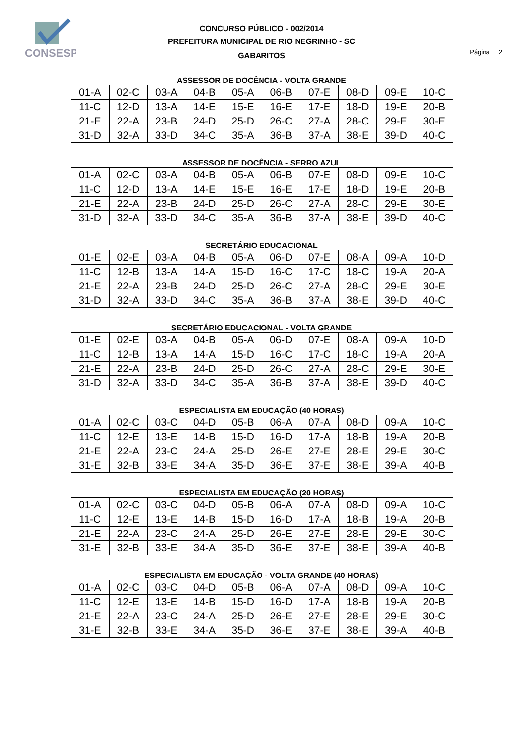CONSESP
CONCURSO PÚBLICO - 002/2014
PREFEITURA MUNICIPAL DE RIO NEGRINHO - SC
GABARITOS
Página 2
ASSESSOR DE DOCÊNCIA - VOLTA GRANDE
| 01-A | 02-C | 03-A | 04-B | 05-A | 06-B | 07-E | 08-D | 09-E | 10-C |
| 11-C | 12-D | 13-A | 14-E | 15-E | 16-E | 17-E | 18-D | 19-E | 20-B |
| 21-E | 22-A | 23-B | 24-D | 25-D | 26-C | 27-A | 28-C | 29-E | 30-E |
| 31-D | 32-A | 33-D | 34-C | 35-A | 36-B | 37-A | 38-E | 39-D | 40-C |
ASSESSOR DE DOCÊNCIA - SERRO AZUL
| 01-A | 02-C | 03-A | 04-B | 05-A | 06-B | 07-E | 08-D | 09-E | 10-C |
| 11-C | 12-D | 13-A | 14-E | 15-E | 16-E | 17-E | 18-D | 19-E | 20-B |
| 21-E | 22-A | 23-B | 24-D | 25-D | 26-C | 27-A | 28-C | 29-E | 30-E |
| 31-D | 32-A | 33-D | 34-C | 35-A | 36-B | 37-A | 38-E | 39-D | 40-C |
SECRETÁRIO EDUCACIONAL
| 01-E | 02-E | 03-A | 04-B | 05-A | 06-D | 07-E | 08-A | 09-A | 10-D |
| 11-C | 12-B | 13-A | 14-A | 15-D | 16-C | 17-C | 18-C | 19-A | 20-A |
| 21-E | 22-A | 23-B | 24-D | 25-D | 26-C | 27-A | 28-C | 29-E | 30-E |
| 31-D | 32-A | 33-D | 34-C | 35-A | 36-B | 37-A | 38-E | 39-D | 40-C |
SECRETÁRIO EDUCACIONAL - VOLTA GRANDE
| 01-E | 02-E | 03-A | 04-B | 05-A | 06-D | 07-E | 08-A | 09-A | 10-D |
| 11-C | 12-B | 13-A | 14-A | 15-D | 16-C | 17-C | 18-C | 19-A | 20-A |
| 21-E | 22-A | 23-B | 24-D | 25-D | 26-C | 27-A | 28-C | 29-E | 30-E |
| 31-D | 32-A | 33-D | 34-C | 35-A | 36-B | 37-A | 38-E | 39-D | 40-C |
ESPECIALISTA EM EDUCAÇÃO (40 HORAS)
| 01-A | 02-C | 03-C | 04-D | 05-B | 06-A | 07-A | 08-D | 09-A | 10-C |
| 11-C | 12-E | 13-E | 14-B | 15-D | 16-D | 17-A | 18-B | 19-A | 20-B |
| 21-E | 22-A | 23-C | 24-A | 25-D | 26-E | 27-E | 28-E | 29-E | 30-C |
| 31-E | 32-B | 33-E | 34-A | 35-D | 36-E | 37-E | 38-E | 39-A | 40-B |
ESPECIALISTA EM EDUCAÇÃO (20 HORAS)
| 01-A | 02-C | 03-C | 04-D | 05-B | 06-A | 07-A | 08-D | 09-A | 10-C |
| 11-C | 12-E | 13-E | 14-B | 15-D | 16-D | 17-A | 18-B | 19-A | 20-B |
| 21-E | 22-A | 23-C | 24-A | 25-D | 26-E | 27-E | 28-E | 29-E | 30-C |
| 31-E | 32-B | 33-E | 34-A | 35-D | 36-E | 37-E | 38-E | 39-A | 40-B |
ESPECIALISTA EM EDUCAÇÃO - VOLTA GRANDE (40 HORAS)
| 01-A | 02-C | 03-C | 04-D | 05-B | 06-A | 07-A | 08-D | 09-A | 10-C |
| 11-C | 12-E | 13-E | 14-B | 15-D | 16-D | 17-A | 18-B | 19-A | 20-B |
| 21-E | 22-A | 23-C | 24-A | 25-D | 26-E | 27-E | 28-E | 29-E | 30-C |
| 31-E | 32-B | 33-E | 34-A | 35-D | 36-E | 37-E | 38-E | 39-A | 40-B |